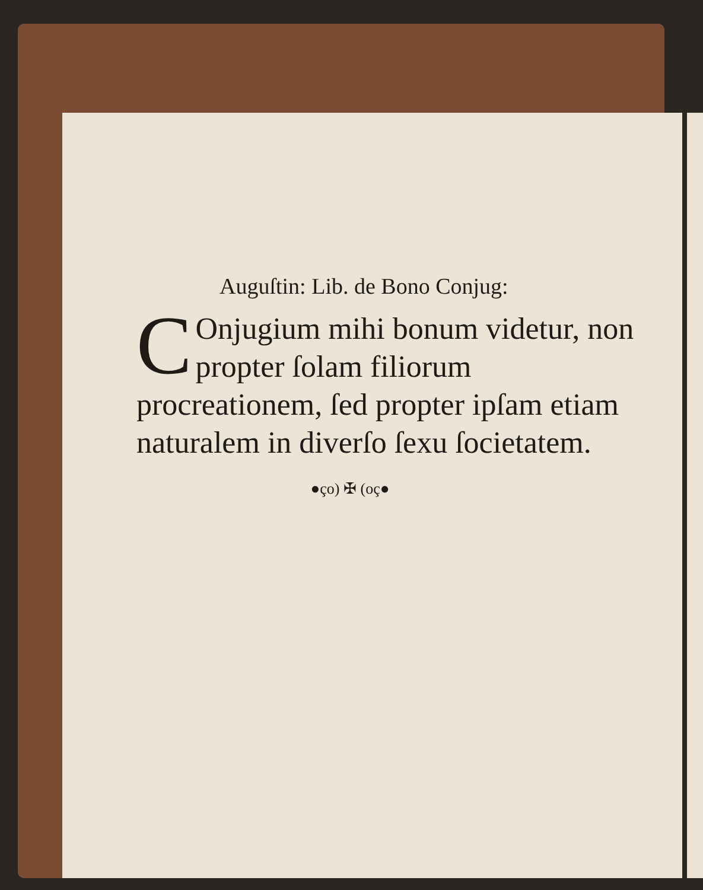Auguſtin: Lib. de Bono Conjug:
COnjugium mihi bonum videtur, non propter ſolam filiorum procreationem, ſed propter ipſam etiam naturalem in diverſo ſexu ſocietatem.
●ço) ✠ (oç●